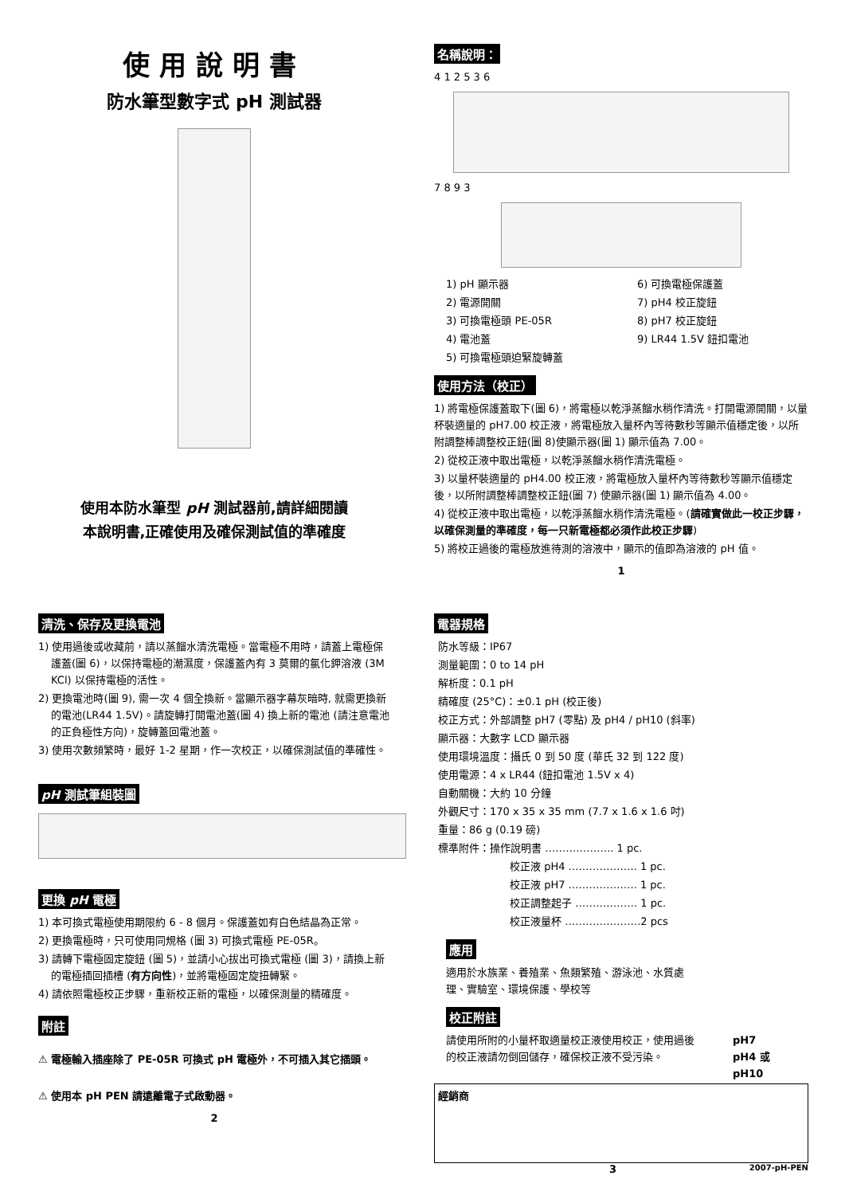使用說明書
防水筆型數字式 pH 測試器
使用本防水筆型 pH 測試器前,請詳細閱讀
本說明書,正確使用及確保測試值的準確度
名稱說明：
4 1 2 5 3 6
7 8 9 3
1) pH 顯示器
2) 電源開關
3) 可換電極頭 PE-05R
4) 電池蓋
5) 可換電極頭迫緊旋轉蓋
6) 可換電極保護蓋
7) pH4 校正旋鈕
8) pH7 校正旋鈕
9) LR44 1.5V 鈕扣電池
使用方法（校正）
1) 將電極保護蓋取下(圖 6)，將電極以乾淨蒸餾水稍作清洗。打開電源開關，以量杯裝適量的 pH7.00 校正液，將電極放入量杯內等待數秒等顯示值穩定後，以所附調整棒調整校正鈕(圖 8)使顯示器(圖 1) 顯示值為 7.00。
2) 從校正液中取出電極，以乾淨蒸餾水稍作清洗電極。
3) 以量杯裝適量的 pH4.00 校正液，將電極放入量杯內等待數秒等顯示值穩定後，以所附調整棒調整校正鈕(圖 7) 使顯示器(圖 1) 顯示值為 4.00。
4) 從校正液中取出電極，以乾淨蒸餾水稍作清洗電極。(請確實做此一校正步驟，以確保測量的準確度，每一只新電極都必須作此校正步驟)
5) 將校正過後的電極放進待測的溶液中，顯示的值即為溶液的 pH 值。
1
清洗、保存及更換電池
1) 使用過後或收藏前，請以蒸餾水清洗電極。當電極不用時，請蓋上電極保護蓋(圖 6)，以保持電極的潮濕度，保護蓋內有 3 莫爾的氯化鉀溶液 (3M KCl) 以保持電極的活性。
2) 更換電池時(圖 9), 需一次 4 個全換新。當顯示器字幕灰暗時, 就需更換新的電池(LR44 1.5V)。請旋轉打開電池蓋(圖 4) 換上新的電池 (請注意電池的正負極性方向)，旋轉蓋回電池蓋。
3) 使用次數頻繁時，最好 1-2 星期，作一次校正，以確保測試值的準確性。
pH 測試筆組裝圖 更換 pH 電極
1) 本可換式電極使用期限約 6 - 8 個月。保護蓋如有白色結晶為正常。
2) 更換電極時，只可使用同規格 (圖 3) 可換式電極 PE-05R。
3) 請轉下電極固定旋鈕 (圖 5)，並請小心拔出可換式電極 (圖 3)，請換上新的電極插回插槽 (有方向性)，並將電極固定旋扭轉緊。
4) 請依照電極校正步驟，重新校正新的電極，以確保測量的精確度。
附註
⚠ 電極輸入插座除了 PE-05R 可換式 pH 電極外，不可插入其它插頭。
⚠ 使用本 pH PEN 請遠離電子式啟動器。
2
電器規格
防水等級：IP67
測量範圍：0 to 14 pH
解析度：0.1 pH
精確度 (25°C)：±0.1 pH (校正後)
校正方式：外部調整 pH7 (零點) 及 pH4 / pH10 (斜率)
顯示器：大數字 LCD 顯示器
使用環境溫度：攝氏 0 到 50 度 (華氏 32 到 122 度)
使用電源：4 x LR44 (鈕扣電池 1.5V x 4)
自動關機：大約 10 分鐘
外觀尺寸：170 x 35 x 35 mm (7.7 x 1.6 x 1.6 吋)
重量：86 g (0.19 磅)
標準附件：操作說明書 ……………….. 1 pc.
校正液 pH4 ……………….. 1 pc.
校正液 pH7 ……………….. 1 pc.
校正調整起子 ……………… 1 pc.
校正液量杯 ………………….2 pcs
應用
適用於水族業、養殖業、魚類繁殖、游泳池、水質處理、實驗室、環境保護、學校等
校正附註
請使用所附的小量杯取適量校正液使用校正，使用過後的校正液請勿倒回儲存，確保校正液不受污染。
pH7
pH4 或
pH10
經銷商
3 2007-pH-PEN